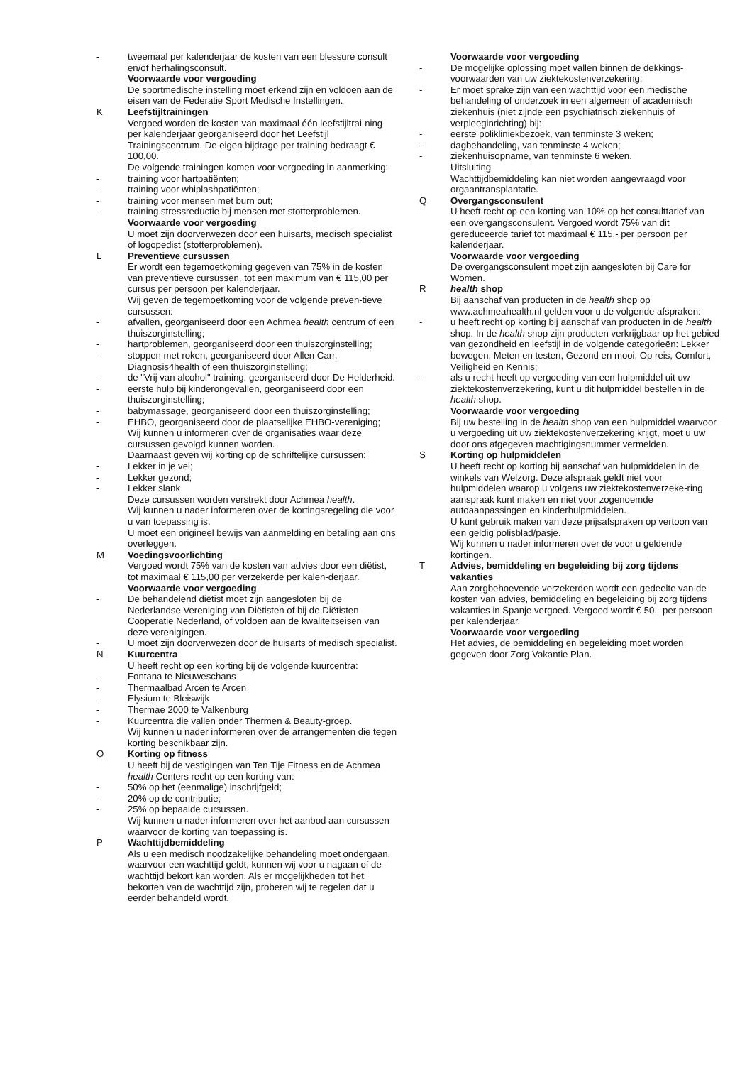- tweemaal per kalenderjaar de kosten van een blessure consult en/of herhalingsconsult.
Voorwaarde voor vergoeding
De sportmedische instelling moet erkend zijn en voldoen aan de eisen van de Federatie Sport Medische Instellingen.
K Leefstijltrainingen
Vergoed worden de kosten van maximaal één leefstijltrai-ning per kalenderjaar georganiseerd door het Leefstijl Trainingscentrum. De eigen bijdrage per training bedraagt € 100,00.
De volgende trainingen komen voor vergoeding in aanmerking:
- training voor hartpatiënten;
- training voor whiplashpatiënten;
- training voor mensen met burn out;
- training stressreductie bij mensen met stotterproblemen.
Voorwaarde voor vergoeding
U moet zijn doorverwezen door een huisarts, medisch specialist of logopedist (stotterproblemen).
L Preventieve cursussen
Er wordt een tegemoetkoming gegeven van 75% in de kosten van preventieve cursussen, tot een maximum van € 115,00 per cursus per persoon per kalenderjaar.
Wij geven de tegemoetkoming voor de volgende preven-tieve cursussen:
- afvallen, georganiseerd door een Achmea health centrum of een thuiszorginstelling;
- hartproblemen, georganiseerd door een thuiszorginstelling;
- stoppen met roken, georganiseerd door Allen Carr, Diagnosis4health of een thuiszorginstelling;
- de "Vrij van alcohol" training, georganiseerd door De Helderheid.
- eerste hulp bij kinderongevallen, georganiseerd door een thuiszorginstelling;
- babymassage, georganiseerd door een thuiszorginstelling;
- EHBO, georganiseerd door de plaatselijke EHBO-vereniging;
Wij kunnen u informeren over de organisaties waar deze cursussen gevolgd kunnen worden.
Daarnaast geven wij korting op de schriftelijke cursussen:
- Lekker in je vel;
- Lekker gezond;
- Lekker slank
Deze cursussen worden verstrekt door Achmea health.
Wij kunnen u nader informeren over de kortingsregeling die voor u van toepassing is.
U moet een origineel bewijs van aanmelding en betaling aan ons overleggen.
M Voedingsvoorlichting
Vergoed wordt 75% van de kosten van advies door een diëtist, tot maximaal € 115,00 per verzekerde per kalen-derjaar.
Voorwaarde voor vergoeding
- De behandelend diëtist moet zijn aangesloten bij de Nederlandse Vereniging van Diëtisten of bij de Diëtisten Coöperatie Nederland, of voldoen aan de kwaliteitseisen van deze verenigingen.
- U moet zijn doorverwezen door de huisarts of medisch specialist.
N Kuurcentra
U heeft recht op een korting bij de volgende kuurcentra:
- Fontana te Nieuweschans
- Thermaalbad Arcen te Arcen
- Elysium te Bleiswijk
- Thermae 2000 te Valkenburg
- Kuurcentra die vallen onder Thermen & Beauty-groep.
Wij kunnen u nader informeren over de arrangementen die tegen korting beschikbaar zijn.
O Korting op fitness
U heeft bij de vestigingen van Ten Tije Fitness en de Achmea health Centers recht op een korting van:
- 50% op het (eenmalige) inschrijfgeld;
- 20% op de contributie;
- 25% op bepaalde cursussen.
Wij kunnen u nader informeren over het aanbod aan cursussen waarvoor de korting van toepassing is.
P Wachttijdbemiddeling
Als u een medisch noodzakelijke behandeling moet ondergaan, waarvoor een wachttijd geldt, kunnen wij voor u nagaan of de wachttijd bekort kan worden. Als er mogelijkheden tot het bekorten van de wachttijd zijn, proberen wij te regelen dat u eerder behandeld wordt.
Voorwaarde voor vergoeding
- De mogelijke oplossing moet vallen binnen de dekkings-voorwaarden van uw ziektekostenverzekering;
- Er moet sprake zijn van een wachttijd voor een medische behandeling of onderzoek in een algemeen of academisch ziekenhuis (niet zijnde een psychiatrisch ziekenhuis of verpleeginrichting) bij:
- eerste polikliniekbezoek, van tenminste 3 weken;
- dagbehandeling, van tenminste 4 weken;
- ziekenhuisopname, van tenminste 6 weken.
Uitsluiting
Wachttijdbemiddeling kan niet worden aangevraagd voor orgaantransplantatie.
Q Overgangsconsulent
U heeft recht op een korting van 10% op het consulttarief van een overgangsconsulent. Vergoed wordt 75% van dit gereduceerde tarief tot maximaal € 115,- per persoon per kalenderjaar.
Voorwaarde voor vergoeding
De overgangsconsulent moet zijn aangesloten bij Care for Women.
R health shop
Bij aanschaf van producten in de health shop op www.achmeahealth.nl gelden voor u de volgende afspraken:
- u heeft recht op korting bij aanschaf van producten in de health shop. In de health shop zijn producten verkrijgbaar op het gebied van gezondheid en leefstijl in de volgende categorieën: Lekker bewegen, Meten en testen, Gezond en mooi, Op reis, Comfort, Veiligheid en Kennis;
- als u recht heeft op vergoeding van een hulpmiddel uit uw ziektekostenverzekering, kunt u dit hulpmiddel bestellen in de health shop.
Voorwaarde voor vergoeding
Bij uw bestelling in de health shop van een hulpmiddel waarvoor u vergoeding uit uw ziektekostenverzekering krijgt, moet u uw door ons afgegeven machtigingsnummer vermelden.
S Korting op hulpmiddelen
U heeft recht op korting bij aanschaf van hulpmiddelen in de winkels van Welzorg. Deze afspraak geldt niet voor hulpmiddelen waarop u volgens uw ziektekostenverzeke-ring aanspraak kunt maken en niet voor zogenoemde autoaanpassingen en kinderhulpmiddelen.
U kunt gebruik maken van deze prijsafspraken op vertoon van een geldig polisblad/pasje.
Wij kunnen u nader informeren over de voor u geldende kortingen.
T Advies, bemiddeling en begeleiding bij zorg tijdens vakanties
Aan zorgbehoevende verzekerden wordt een gedeelte van de kosten van advies, bemiddeling en begeleiding bij zorg tijdens vakanties in Spanje vergoed. Vergoed wordt € 50,- per persoon per kalenderjaar.
Voorwaarde voor vergoeding
Het advies, de bemiddeling en begeleiding moet worden gegeven door Zorg Vakantie Plan.